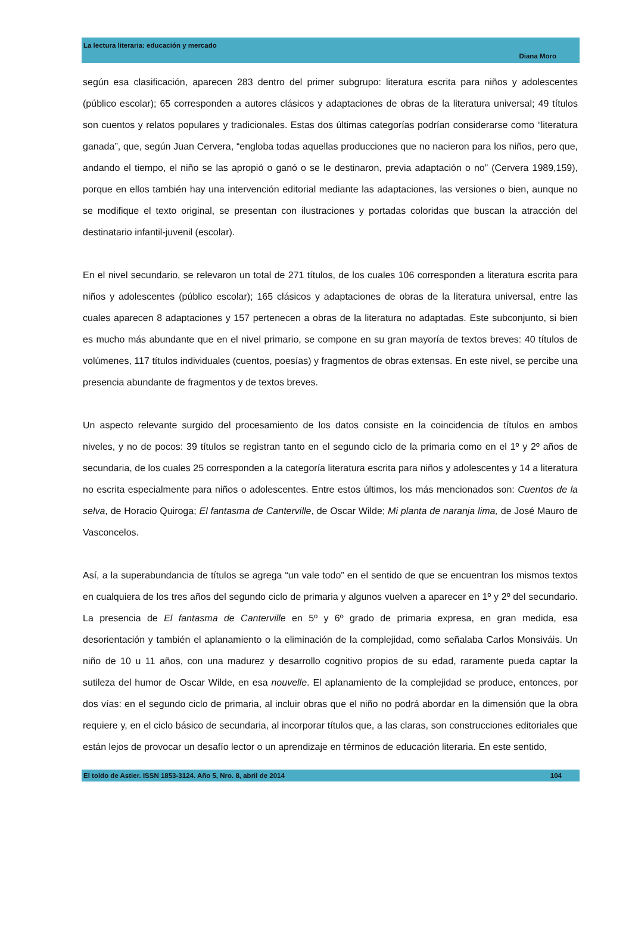La lectura literaria: educación y mercado
Diana Moro
según esa clasificación, aparecen 283 dentro del primer subgrupo: literatura escrita para niños y adolescentes (público escolar); 65 corresponden a autores clásicos y adaptaciones de obras de la literatura universal; 49 títulos son cuentos y relatos populares y tradicionales. Estas dos últimas categorías podrían considerarse como “literatura ganada”, que, según Juan Cervera, “engloba todas aquellas producciones que no nacieron para los niños, pero que, andando el tiempo, el niño se las apropió o ganó o se le destinaron, previa adaptación o no” (Cervera 1989,159), porque en ellos también hay una intervención editorial mediante las adaptaciones, las versiones o bien, aunque no se modifique el texto original, se presentan con ilustraciones y portadas coloridas que buscan la atracción del destinatario infantil-juvenil (escolar).
En el nivel secundario, se relevaron un total de 271 títulos, de los cuales 106 corresponden a literatura escrita para niños y adolescentes (público escolar); 165 clásicos y adaptaciones de obras de la literatura universal, entre las cuales aparecen 8 adaptaciones y 157 pertenecen a obras de la literatura no adaptadas. Este subconjunto, si bien es mucho más abundante que en el nivel primario, se compone en su gran mayoría de textos breves: 40 títulos de volúmenes, 117 títulos individuales (cuentos, poesías) y fragmentos de obras extensas. En este nivel, se percibe una presencia abundante de fragmentos y de textos breves.
Un aspecto relevante surgido del procesamiento de los datos consiste en la coincidencia de títulos en ambos niveles, y no de pocos: 39 títulos se registran tanto en el segundo ciclo de la primaria como en el 1º y 2º años de secundaria, de los cuales 25 corresponden a la categoría literatura escrita para niños y adolescentes y 14 a literatura no escrita especialmente para niños o adolescentes. Entre estos últimos, los más mencionados son: Cuentos de la selva, de Horacio Quiroga; El fantasma de Canterville, de Oscar Wilde; Mi planta de naranja lima, de José Mauro de Vasconcelos.
Así, a la superabundancia de títulos se agrega “un vale todo” en el sentido de que se encuentran los mismos textos en cualquiera de los tres años del segundo ciclo de primaria y algunos vuelven a aparecer en 1º y 2º del secundario. La presencia de El fantasma de Canterville en 5º y 6º grado de primaria expresa, en gran medida, esa desorientación y también el aplanamiento o la eliminación de la complejidad, como señalaba Carlos Monsiváis. Un niño de 10 u 11 años, con una madurez y desarrollo cognitivo propios de su edad, raramente pueda captar la sutileza del humor de Oscar Wilde, en esa nouvelle. El aplanamiento de la complejidad se produce, entonces, por dos vías: en el segundo ciclo de primaria, al incluir obras que el niño no podrá abordar en la dimensión que la obra requiere y, en el ciclo básico de secundaria, al incorporar títulos que, a las claras, son construcciones editoriales que están lejos de provocar un desafío lector o un aprendizaje en términos de educación literaria. En este sentido,
El toldo de Astier. ISSN 1853-3124. Año 5, Nro. 8, abril de 2014 104